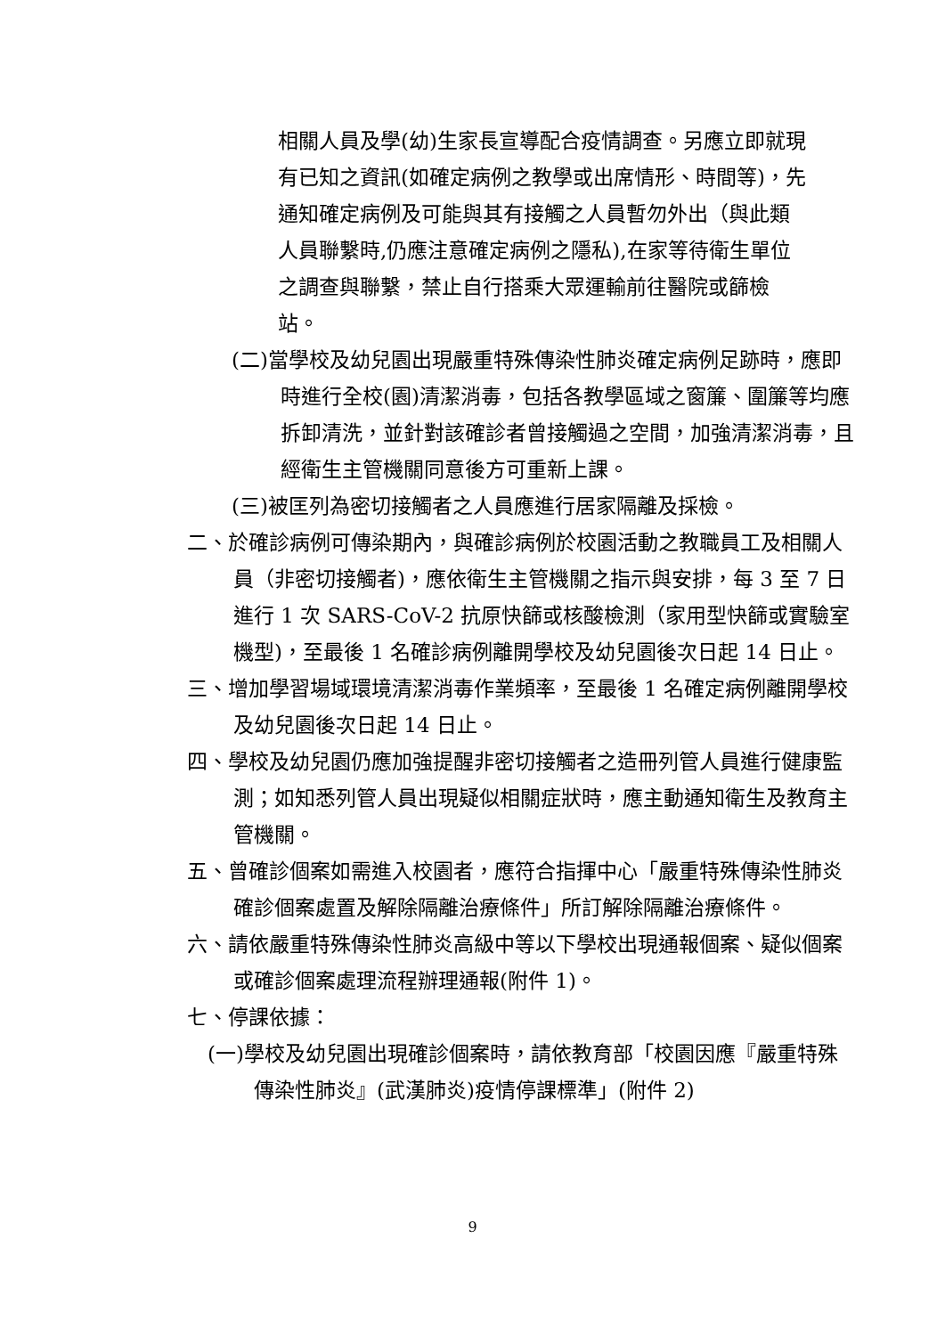相關人員及學(幼)生家長宣導配合疫情調查。另應立即就現有已知之資訊(如確定病例之教學或出席情形、時間等)，先通知確定病例及可能與其有接觸之人員暫勿外出（與此類人員聯繫時,仍應注意確定病例之隱私),在家等待衛生單位之調查與聯繫，禁止自行搭乘大眾運輸前往醫院或篩檢站。
(二)當學校及幼兒園出現嚴重特殊傳染性肺炎確定病例足跡時，應即時進行全校(園)清潔消毒，包括各教學區域之窗簾、圍簾等均應拆卸清洗，並針對該確診者曾接觸過之空間，加強清潔消毒，且經衛生主管機關同意後方可重新上課。
(三)被匡列為密切接觸者之人員應進行居家隔離及採檢。
二、於確診病例可傳染期內，與確診病例於校園活動之教職員工及相關人員（非密切接觸者)，應依衛生主管機關之指示與安排，每 3 至 7 日進行 1 次 SARS-CoV-2 抗原快篩或核酸檢測（家用型快篩或實驗室機型)，至最後 1 名確診病例離開學校及幼兒園後次日起 14 日止。
三、增加學習場域環境清潔消毒作業頻率，至最後 1 名確定病例離開學校及幼兒園後次日起 14 日止。
四、學校及幼兒園仍應加強提醒非密切接觸者之造冊列管人員進行健康監測；如知悉列管人員出現疑似相關症狀時，應主動通知衛生及教育主管機關。
五、曾確診個案如需進入校園者，應符合指揮中心「嚴重特殊傳染性肺炎確診個案處置及解除隔離治療條件」所訂解除隔離治療條件。
六、請依嚴重特殊傳染性肺炎高級中等以下學校出現通報個案、疑似個案或確診個案處理流程辦理通報(附件 1)。
七、停課依據：
(一)學校及幼兒園出現確診個案時，請依教育部「校園因應『嚴重特殊傳染性肺炎』(武漢肺炎)疫情停課標準」(附件 2)
9